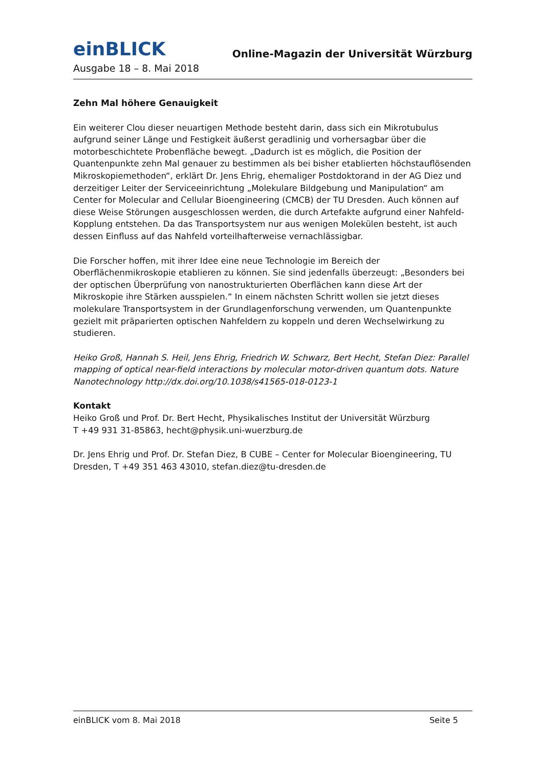einBLICK
Online-Magazin der Universität Würzburg
Ausgabe 18 – 8. Mai 2018
Zehn Mal höhere Genauigkeit
Ein weiterer Clou dieser neuartigen Methode besteht darin, dass sich ein Mikrotubulus aufgrund seiner Länge und Festigkeit äußerst geradlinig und vorhersagbar über die motorbeschichtete Probenfläche bewegt. „Dadurch ist es möglich, die Position der Quantenpunkte zehn Mal genauer zu bestimmen als bei bisher etablierten höchstauflösenden Mikroskopiemethoden“, erklärt Dr. Jens Ehrig, ehemaliger Postdoktorand in der AG Diez und derzeitiger Leiter der Serviceeinrichtung „Molekulare Bildgebung und Manipulation“ am Center for Molecular and Cellular Bioengineering (CMCB) der TU Dresden. Auch können auf diese Weise Störungen ausgeschlossen werden, die durch Artefakte aufgrund einer Nahfeld-Kopplung entstehen. Da das Transportsystem nur aus wenigen Molekülen besteht, ist auch dessen Einfluss auf das Nahfeld vorteilhafterweise vernachlässigbar.
Die Forscher hoffen, mit ihrer Idee eine neue Technologie im Bereich der Oberflächenmikroskopie etablieren zu können. Sie sind jedenfalls überzeugt: „Besonders bei der optischen Überprüfung von nanostrukturierten Oberflächen kann diese Art der Mikroskopie ihre Stärken ausspielen.“ In einem nächsten Schritt wollen sie jetzt dieses molekulare Transportsystem in der Grundlagenforschung verwenden, um Quantenpunkte gezielt mit präparierten optischen Nahfeldern zu koppeln und deren Wechselwirkung zu studieren.
Heiko Groß, Hannah S. Heil, Jens Ehrig, Friedrich W. Schwarz, Bert Hecht, Stefan Diez: Parallel mapping of optical near-field interactions by molecular motor-driven quantum dots. Nature Nanotechnology http://dx.doi.org/10.1038/s41565-018-0123-1
Kontakt
Heiko Groß und Prof. Dr. Bert Hecht, Physikalisches Institut der Universität Würzburg
T +49 931 31-85863, hecht@physik.uni-wuerzburg.de
Dr. Jens Ehrig und Prof. Dr. Stefan Diez, B CUBE – Center for Molecular Bioengineering, TU Dresden, T +49 351 463 43010, stefan.diez@tu-dresden.de
einBLICK vom 8. Mai 2018 Seite 5